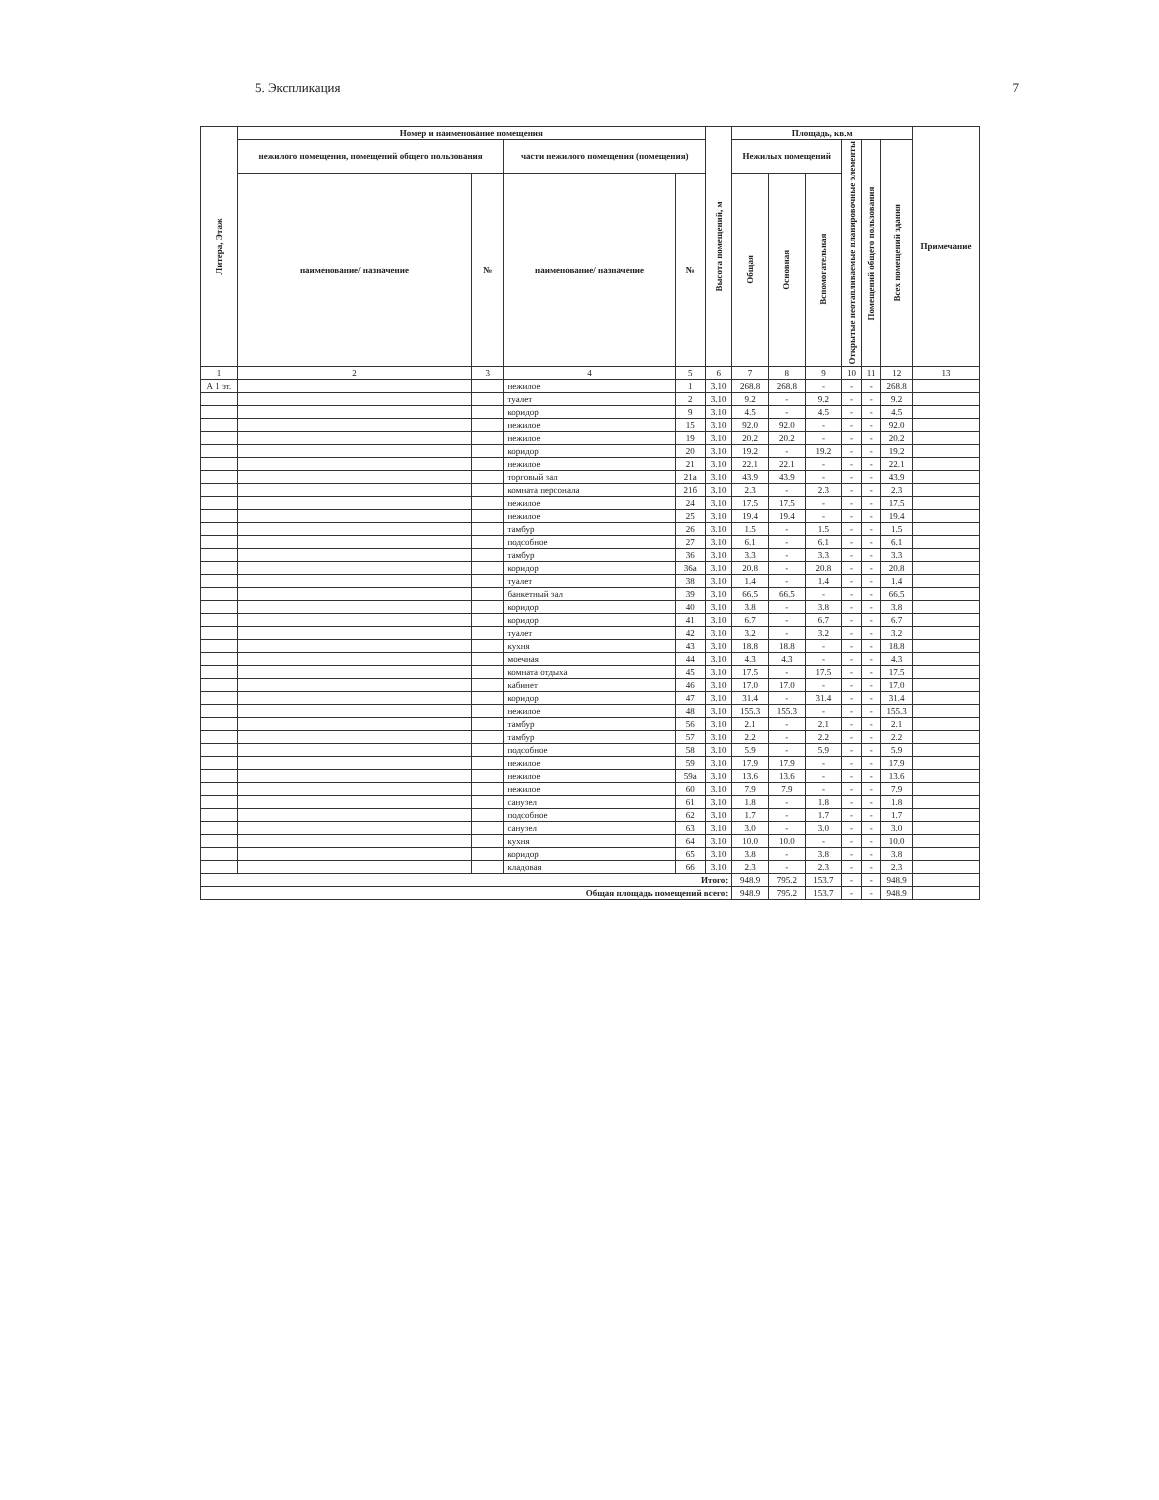5. Экспликация 7
| Литера, Этаж | Номер и наименование помещения | | | | Высота помещений, м | Площадь, кв.м | | | | | | Примечание |
| --- | --- | --- | --- | --- | --- | --- | --- | --- | --- | --- | --- | --- |
| | нежилого помещения, помещений общего пользования | | части нежилого помещения (помещения) | | | Нежилых помещений | | | Открытые неотапливаемые планировочные элементы | Помещений общего пользования | Всех помещений здания | |
| | наименование/ назначение | № | наименование/ назначение | № | | Общая | Основная | Вспомогательная | | | | |
| 1 | 2 | 3 | 4 | 5 | 6 | 7 | 8 | 9 | 10 | 11 | 12 | 13 |
| А 1 эт. | | | нежилое | 1 | 3.10 | 268.8 | 268.8 | - | - | - | 268.8 | |
| | | | туалет | 2 | 3.10 | 9.2 | - | 9.2 | - | - | 9.2 | |
| | | | коридор | 9 | 3.10 | 4.5 | - | 4.5 | - | - | 4.5 | |
| | | | нежилое | 15 | 3.10 | 92.0 | 92.0 | - | - | - | 92.0 | |
| | | | нежилое | 19 | 3.10 | 20.2 | 20.2 | - | - | - | 20.2 | |
| | | | коридор | 20 | 3.10 | 19.2 | - | 19.2 | - | - | 19.2 | |
| | | | нежилое | 21 | 3.10 | 22.1 | 22.1 | - | - | - | 22.1 | |
| | | | торговый зал | 21а | 3.10 | 43.9 | 43.9 | - | - | - | 43.9 | |
| | | | комната персонала | 21б | 3.10 | 2.3 | - | 2.3 | - | - | 2.3 | |
| | | | нежилое | 24 | 3.10 | 17.5 | 17.5 | - | - | - | 17.5 | |
| | | | нежилое | 25 | 3.10 | 19.4 | 19.4 | - | - | - | 19.4 | |
| | | | тамбур | 26 | 3.10 | 1.5 | - | 1.5 | - | - | 1.5 | |
| | | | подсобное | 27 | 3.10 | 6.1 | - | 6.1 | - | - | 6.1 | |
| | | | тамбур | 36 | 3.10 | 3.3 | - | 3.3 | - | - | 3.3 | |
| | | | коридор | 36а | 3.10 | 20.8 | - | 20.8 | - | - | 20.8 | |
| | | | туалет | 38 | 3.10 | 1.4 | - | 1.4 | - | - | 1.4 | |
| | | | банкетный зал | 39 | 3.10 | 66.5 | 66.5 | - | - | - | 66.5 | |
| | | | коридор | 40 | 3.10 | 3.8 | - | 3.8 | - | - | 3.8 | |
| | | | коридор | 41 | 3.10 | 6.7 | - | 6.7 | - | - | 6.7 | |
| | | | туалет | 42 | 3.10 | 3.2 | - | 3.2 | - | - | 3.2 | |
| | | | кухня | 43 | 3.10 | 18.8 | 18.8 | - | - | - | 18.8 | |
| | | | моечная | 44 | 3.10 | 4.3 | 4.3 | - | - | - | 4.3 | |
| | | | комната отдыха | 45 | 3.10 | 17.5 | - | 17.5 | - | - | 17.5 | |
| | | | кабинет | 46 | 3.10 | 17.0 | 17.0 | - | - | - | 17.0 | |
| | | | коридор | 47 | 3.10 | 31.4 | - | 31.4 | - | - | 31.4 | |
| | | | нежилое | 48 | 3.10 | 155.3 | 155.3 | - | - | - | 155.3 | |
| | | | тамбур | 56 | 3.10 | 2.1 | - | 2.1 | - | - | 2.1 | |
| | | | тамбур | 57 | 3.10 | 2.2 | - | 2.2 | - | - | 2.2 | |
| | | | подсобное | 58 | 3.10 | 5.9 | - | 5.9 | - | - | 5.9 | |
| | | | нежилое | 59 | 3.10 | 17.9 | 17.9 | - | - | - | 17.9 | |
| | | | нежилое | 59а | 3.10 | 13.6 | 13.6 | - | - | - | 13.6 | |
| | | | нежилое | 60 | 3.10 | 7.9 | 7.9 | - | - | - | 7.9 | |
| | | | санузел | 61 | 3.10 | 1.8 | - | 1.8 | - | - | 1.8 | |
| | | | подсобное | 62 | 3.10 | 1.7 | - | 1.7 | - | - | 1.7 | |
| | | | санузел | 63 | 3.10 | 3.0 | - | 3.0 | - | - | 3.0 | |
| | | | кухня | 64 | 3.10 | 10.0 | 10.0 | - | - | - | 10.0 | |
| | | | коридор | 65 | 3.10 | 3.8 | - | 3.8 | - | - | 3.8 | |
| | | | кладовая | 66 | 3.10 | 2.3 | - | 2.3 | - | - | 2.3 | |
| Итого: | | | | | | 948.9 | 795.2 | 153.7 | - | - | 948.9 | |
| Общая площадь помещений всего: | | | | | | 948.9 | 795.2 | 153.7 | - | - | 948.9 | |